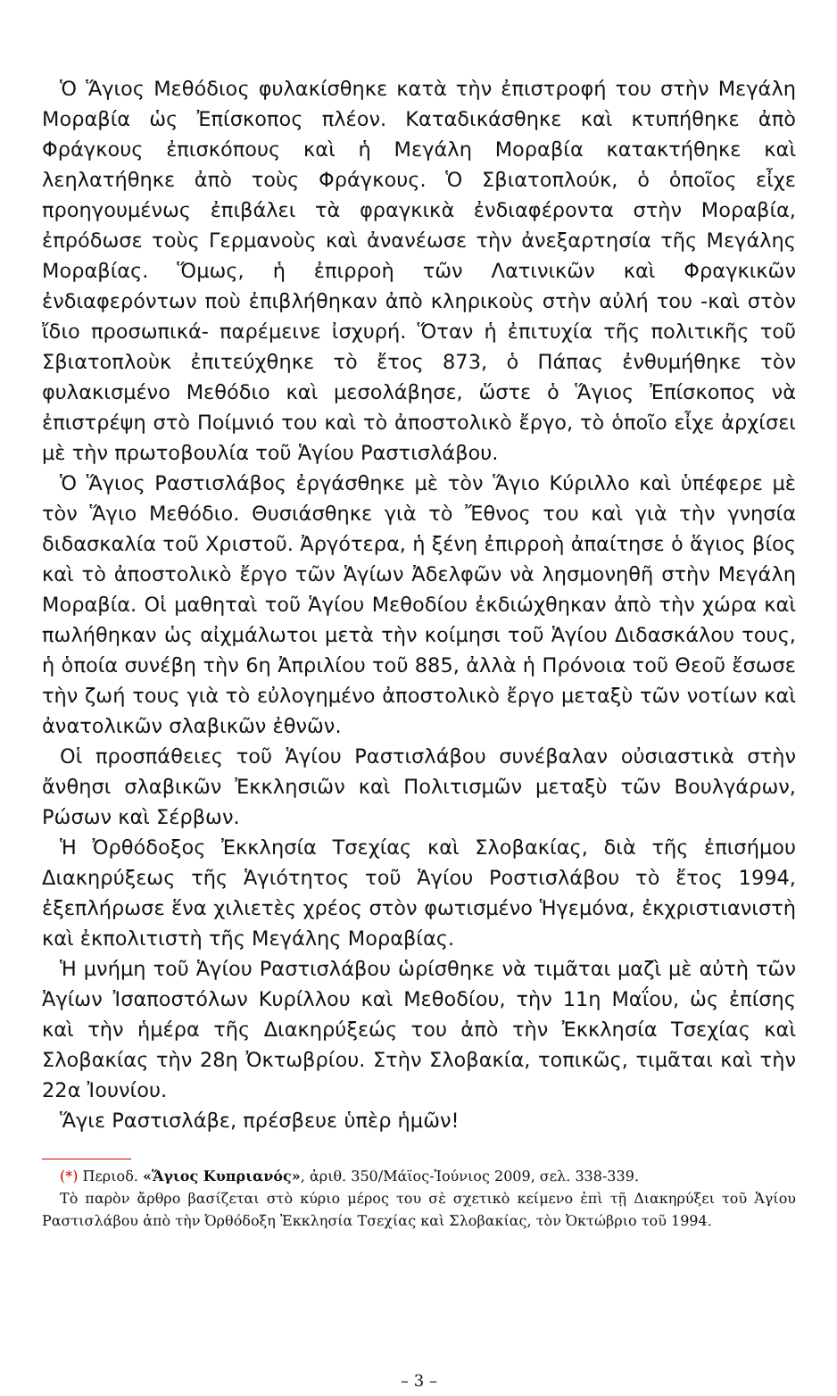Ὁ Ἅγιος Μεθόδιος φυλακίσθηκε κατὰ τὴν ἐπιστροφή του στὴν Μεγάλη Μοραβία ὡς Ἐπίσκοπος πλέον. Καταδικάσθηκε καὶ κτυπήθηκε ἀπὸ Φράγκους ἐπισκόπους καὶ ἡ Μεγάλη Μοραβία κατακτήθηκε καὶ λεηλατήθηκε ἀπὸ τοὺς Φράγκους. Ὁ Σβιατοπλούκ, ὁ ὁποῖος εἶχε προηγουμένως ἐπιβάλει τὰ φραγκικὰ ἐνδιαφέροντα στὴν Μοραβία, ἐπρόδωσε τοὺς Γερμανοὺς καὶ ἀνανέωσε τὴν ἀνεξαρτησία τῆς Μεγάλης Μοραβίας. Ὅμως, ἡ ἐπιρροὴ τῶν Λατινικῶν καὶ Φραγκικῶν ἐνδιαφερόντων ποὺ ἐπιβλήθηκαν ἀπὸ κληρικοὺς στὴν αὐλή του -καὶ στὸν ἴδιο προσωπικά- παρέμεινε ἰσχυρή. Ὅταν ἡ ἐπιτυχία τῆς πολιτικῆς τοῦ Σβιατοπλοὺκ ἐπιτεύχθηκε τὸ ἔτος 873, ὁ Πάπας ἐνθυμήθηκε τὸν φυλακισμένο Μεθόδιο καὶ μεσολάβησε, ὥστε ὁ Ἅγιος Ἐπίσκοπος νὰ ἐπιστρέψη στὸ Ποίμνιό του καὶ τὸ ἀποστολικὸ ἔργο, τὸ ὁποῖο εἶχε ἀρχίσει μὲ τὴν πρωτοβουλία τοῦ Ἁγίου Ραστισλάβου.
Ὁ Ἅγιος Ραστισλάβος ἐργάσθηκε μὲ τὸν Ἅγιο Κύριλλο καὶ ὑπέφερε μὲ τὸν Ἅγιο Μεθόδιο. Θυσιάσθηκε γιὰ τὸ Ἔθνος του καὶ γιὰ τὴν γνησία διδασκαλία τοῦ Χριστοῦ. Ἀργότερα, ἡ ξένη ἐπιρροὴ ἀπαίτησε ὁ ἅγιος βίος καὶ τὸ ἀποστολικὸ ἔργο τῶν Ἁγίων Ἀδελφῶν νὰ λησμονηθῆ στὴν Μεγάλη Μοραβία. Οἱ μαθηταὶ τοῦ Ἁγίου Μεθοδίου ἐκδιώχθηκαν ἀπὸ τὴν χώρα καὶ πωλήθηκαν ὡς αἰχμάλωτοι μετὰ τὴν κοίμησι τοῦ Ἁγίου Διδασκάλου τους, ἡ ὁποία συνέβη τὴν 6η Ἀπριλίου τοῦ 885, ἀλλὰ ἡ Πρόνοια τοῦ Θεοῦ ἔσωσε τὴν ζωή τους γιὰ τὸ εὐλογημένο ἀποστολικὸ ἔργο μεταξὺ τῶν νοτίων καὶ ἀνατολικῶν σλαβικῶν ἐθνῶν.
Οἱ προσπάθειες τοῦ Ἁγίου Ραστισλάβου συνέβαλαν οὐσιαστικὰ στὴν ἄνθησι σλαβικῶν Ἐκκλησιῶν καὶ Πολιτισμῶν μεταξὺ τῶν Βουλγάρων, Ρώσων καὶ Σέρβων.
Ἡ Ὀρθόδοξος Ἐκκλησία Τσεχίας καὶ Σλοβακίας, διὰ τῆς ἐπισήμου Διακηρύξεως τῆς Ἁγιότητος τοῦ Ἁγίου Ροστισλάβου τὸ ἔτος 1994, ἐξεπλήρωσε ἕνα χιλιετὲς χρέος στὸν φωτισμένο Ἡγεμόνα, ἐκχριστιανιστὴ καὶ ἐκπολιτιστὴ τῆς Μεγάλης Μοραβίας.
Ἡ μνήμη τοῦ Ἁγίου Ραστισλάβου ὡρίσθηκε νὰ τιμᾶται μαζὶ μὲ αὐτὴ τῶν Ἁγίων Ἰσαποστόλων Κυρίλλου καὶ Μεθοδίου, τὴν 11η Μαΐου, ὡς ἐπίσης καὶ τὴν ἡμέρα τῆς Διακηρύξεώς του ἀπὸ τὴν Ἐκκλησία Τσεχίας καὶ Σλοβακίας τὴν 28η Ὀκτωβρίου. Στὴν Σλοβακία, τοπικῶς, τιμᾶται καὶ τὴν 22α Ἰουνίου.
Ἅγιε Ραστισλάβε, πρέσβευε ὑπὲρ ἡμῶν!
(*) Περιοδ. «Ἅγιος Κυπριανός», ἀριθ. 350/Μάϊος-Ἰούνιος 2009, σελ. 338-339.
Τὸ παρὸν ἄρθρο βασίζεται στὸ κύριο μέρος του σὲ σχετικὸ κείμενο ἐπὶ τῇ Διακηρύξει τοῦ Ἁγίου Ραστισλάβου ἀπὸ τὴν Ὀρθόδοξη Ἐκκλησία Τσεχίας καὶ Σλοβακίας, τὸν Ὀκτώβριο τοῦ 1994.
– 3 –